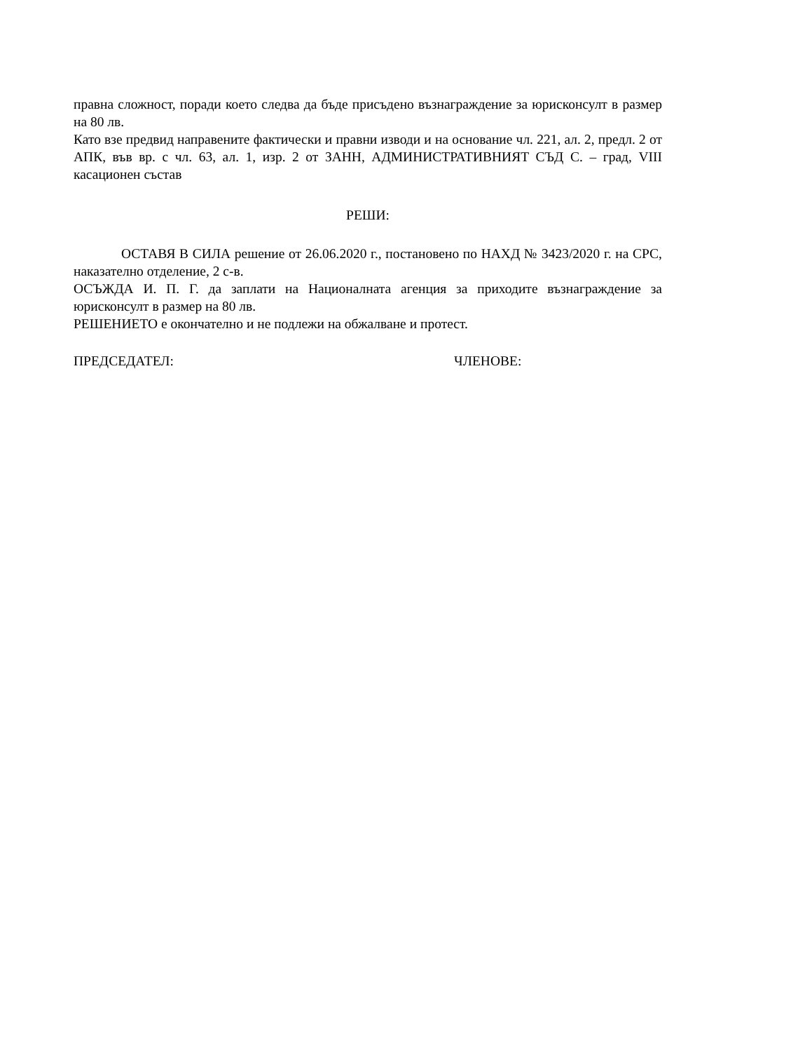правна сложност, поради което следва да бъде присъдено възнаграждение за юрисконсулт в размер на 80 лв.
Като взе предвид направените фактически и правни изводи и на основание чл. 221, ал. 2, предл. 2 от АПК, във вр. с чл. 63, ал. 1, изр. 2 от ЗАНН, АДМИНИСТРАТИВНИЯТ СЪД С. – град, VIII касационен състав
РЕШИ:
ОСТАВЯ В СИЛА решение от 26.06.2020 г., постановено по НАХД № 3423/2020 г. на СРС, наказателно отделение, 2 с-в.
ОСЪЖДА И. П. Г. да заплати на Националната агенция за приходите възнаграждение за юрисконсулт в размер на 80 лв.
РЕШЕНИЕТО е окончателно и не подлежи на обжалване и протест.
ПРЕДСЕДАТЕЛ: ЧЛЕНОВЕ: